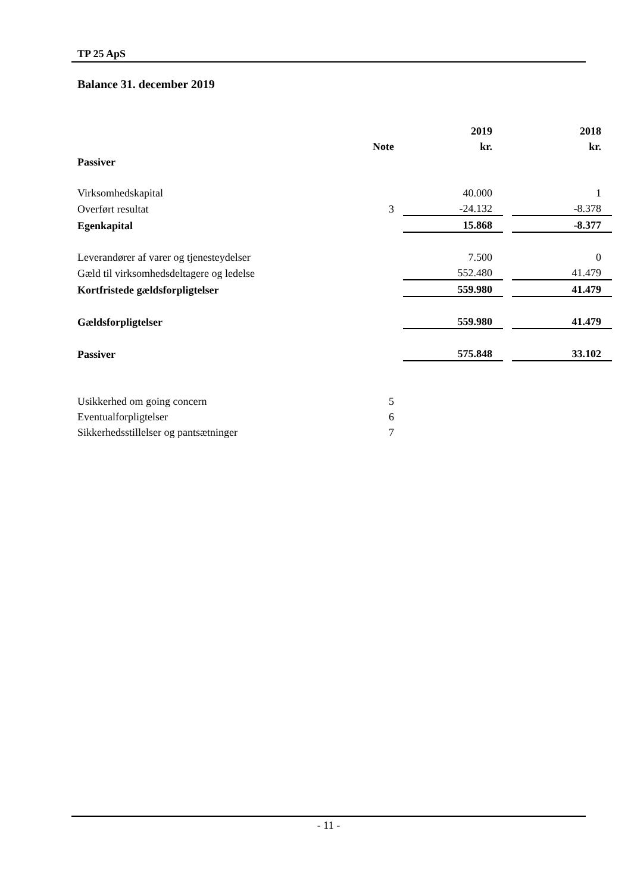TP 25 ApS
Balance 31. december 2019
| | | | 2019 | | 2018 |
| | Note | | kr. | | kr. |
| Passiver | | | | | |
| Virksomhedskapital | | | 40.000 | | 1 |
| Overført resultat | 3 | | -24.132 | | -8.378 |
| Egenkapital | | | 15.868 | | -8.377 |
| Leverandører af varer og tjenesteydelser | | | 7.500 | | 0 |
| Gæld til virksomhedsdeltagere og ledelse | | | 552.480 | | 41.479 |
| Kortfristede gældsforpligtelser | | | 559.980 | | 41.479 |
| Gældsforpligtelser | | | 559.980 | | 41.479 |
| Passiver | | | 575.848 | | 33.102 |
| Usikkerhed om going concern | 5 | | | | |
| Eventualforpligtelser | 6 | | | | |
| Sikkerhedsstillelser og pantsætninger | 7 | | | | |
- 11 -